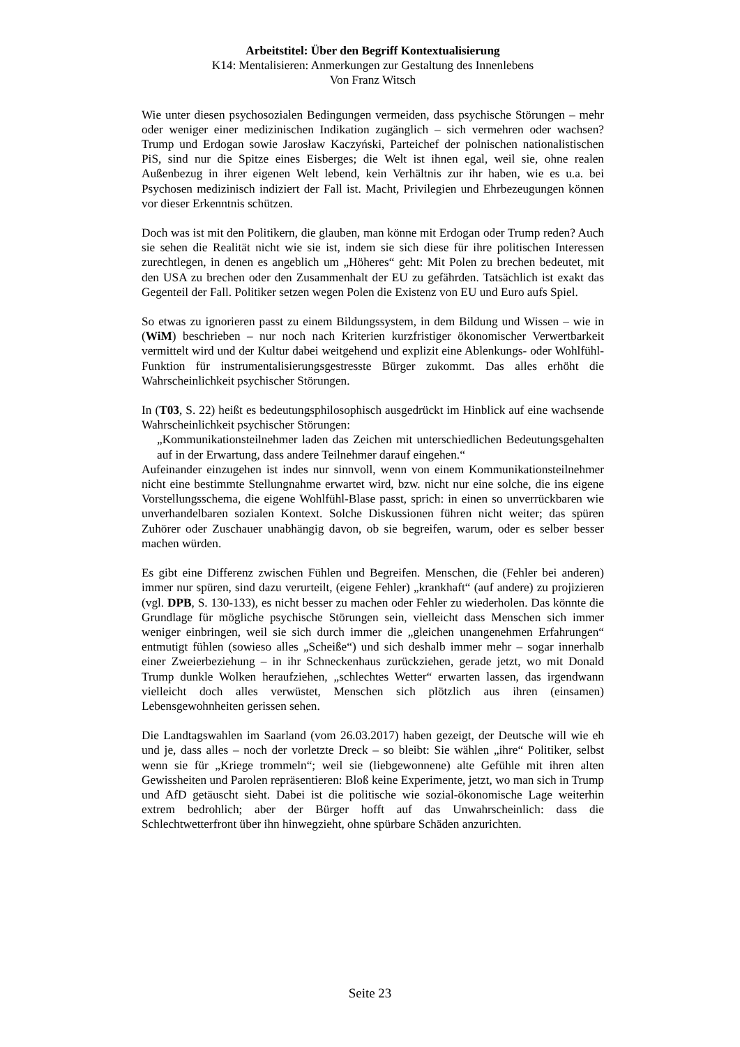Arbeitstitel: Über den Begriff Kontextualisierung
K14: Mentalisieren: Anmerkungen zur Gestaltung des Innenlebens
Von Franz Witsch
Wie unter diesen psychosozialen Bedingungen vermeiden, dass psychische Störungen – mehr oder weniger einer medizinischen Indikation zugänglich – sich vermehren oder wachsen? Trump und Erdogan sowie Jarosław Kaczyński, Parteichef der polnischen nationalistischen PiS, sind nur die Spitze eines Eisberges; die Welt ist ihnen egal, weil sie, ohne realen Außenbezug in ihrer eigenen Welt lebend, kein Verhältnis zur ihr haben, wie es u.a. bei Psychosen medizinisch indiziert der Fall ist. Macht, Privilegien und Ehrbezeugungen können vor dieser Erkenntnis schützen.
Doch was ist mit den Politikern, die glauben, man könne mit Erdogan oder Trump reden? Auch sie sehen die Realität nicht wie sie ist, indem sie sich diese für ihre politischen Interessen zurechtlegen, in denen es angeblich um „Höheres“ geht: Mit Polen zu brechen bedeutet, mit den USA zu brechen oder den Zusammenhalt der EU zu gefährden. Tatsächlich ist exakt das Gegenteil der Fall. Politiker setzen wegen Polen die Existenz von EU und Euro aufs Spiel.
So etwas zu ignorieren passt zu einem Bildungssystem, in dem Bildung und Wissen – wie in (WiM) beschrieben – nur noch nach Kriterien kurzfristiger ökonomischer Verwertbarkeit vermittelt wird und der Kultur dabei weitgehend und explizit eine Ablenkungs- oder Wohlfühl-Funktion für instrumentalisierungsgestresste Bürger zukommt. Das alles erhöht die Wahrscheinlichkeit psychischer Störungen.
In (T03, S. 22) heißt es bedeutungsphilosophisch ausgedrückt im Hinblick auf eine wachsende Wahrscheinlichkeit psychischer Störungen:
„Kommunikationsteilnehmer laden das Zeichen mit unterschiedlichen Bedeutungsgehalten auf in der Erwartung, dass andere Teilnehmer darauf eingehen.“
Aufeinander einzugehen ist indes nur sinnvoll, wenn von einem Kommunikationsteilnehmer nicht eine bestimmte Stellungnahme erwartet wird, bzw. nicht nur eine solche, die ins eigene Vorstellungsschema, die eigene Wohlfühl-Blase passt, sprich: in einen so unverrückbaren wie unverhandelbaren sozialen Kontext. Solche Diskussionen führen nicht weiter; das spüren Zuhörer oder Zuschauer unabhängig davon, ob sie begreifen, warum, oder es selber besser machen würden.
Es gibt eine Differenz zwischen Fühlen und Begreifen. Menschen, die (Fehler bei anderen) immer nur spüren, sind dazu verurteilt, (eigene Fehler) „krankhaft“ (auf andere) zu projizieren (vgl. DPB, S. 130-133), es nicht besser zu machen oder Fehler zu wiederholen. Das könnte die Grundlage für mögliche psychische Störungen sein, vielleicht dass Menschen sich immer weniger einbringen, weil sie sich durch immer die „gleichen unangenehmen Erfahrungen“ entmutigt fühlen (sowieso alles „Scheiße“) und sich deshalb immer mehr – sogar innerhalb einer Zweierbeziehung – in ihr Schneckenhaus zurückziehen, gerade jetzt, wo mit Donald Trump dunkle Wolken heraufziehen, „schlechtes Wetter“ erwarten lassen, das irgendwann vielleicht doch alles verwüstet, Menschen sich plötzlich aus ihren (einsamen) Lebensgewohnheiten gerissen sehen.
Die Landtagswahlen im Saarland (vom 26.03.2017) haben gezeigt, der Deutsche will wie eh und je, dass alles – noch der vorletzte Dreck – so bleibt: Sie wählen „ihre“ Politiker, selbst wenn sie für „Kriege trommeln“; weil sie (liebgewonnene) alte Gefühle mit ihren alten Gewissheiten und Parolen repräsentieren: Bloß keine Experimente, jetzt, wo man sich in Trump und AfD getäuscht sieht. Dabei ist die politische wie sozial-ökonomische Lage weiterhin extrem bedrohlich; aber der Bürger hofft auf das Unwahrscheinlich: dass die Schlechtwetterfront über ihn hinwegzieht, ohne spürbare Schäden anzurichten.
Seite 23